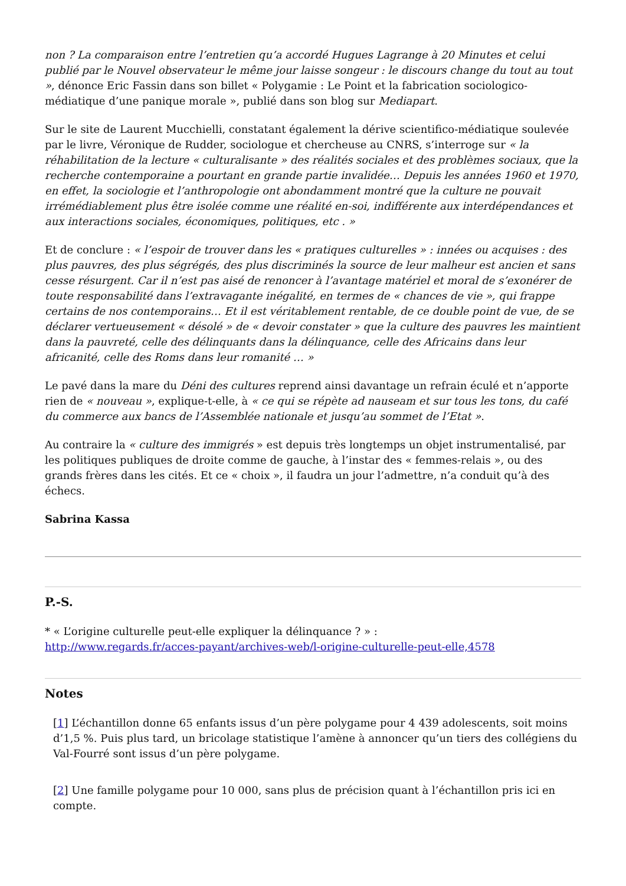non ? La comparaison entre l’entretien qu’a accordé Hugues Lagrange à 20 Minutes et celui publié par le Nouvel observateur le même jour laisse songeur : le discours change du tout au tout », dénonce Eric Fassin dans son billet « Polygamie : Le Point et la fabrication sociologico-médiatique d’une panique morale », publié dans son blog sur Mediapart.
Sur le site de Laurent Mucchielli, constatant également la dérive scientifico-médiatique soulevée par le livre, Véronique de Rudder, sociologue et chercheuse au CNRS, s’interroge sur « la réhabilitation de la lecture « culturalisante » des réalités sociales et des problèmes sociaux, que la recherche contemporaine a pourtant en grande partie invalidée… Depuis les années 1960 et 1970, en effet, la sociologie et l’anthropologie ont abondamment montré que la culture ne pouvait irrémédiablement plus être isolée comme une réalité en-soi, indifférente aux interdépendances et aux interactions sociales, économiques, politiques, etc . »
Et de conclure : « l’espoir de trouver dans les « pratiques culturelles » : innées ou acquises : des plus pauvres, des plus ségrégés, des plus discriminés la source de leur malheur est ancien et sans cesse résurgent. Car il n’est pas aisé de renoncer à l’avantage matériel et moral de s’exonérer de toute responsabilité dans l’extravagante inégalité, en termes de « chances de vie », qui frappe certains de nos contemporains… Et il est véritablement rentable, de ce double point de vue, de se déclarer vertueusement « désolé » de « devoir constater » que la culture des pauvres les maintient dans la pauvreté, celle des délinquants dans la délinquance, celle des Africains dans leur africanité, celle des Roms dans leur romanité … »
Le pavé dans la mare du Déni des cultures reprend ainsi davantage un refrain éculé et n’apporte rien de « nouveau », explique-t-elle, à « ce qui se répète ad nauseam et sur tous les tons, du café du commerce aux bancs de l’Assemblée nationale et jusqu’au sommet de l’Etat ».
Au contraire la « culture des immigrés » est depuis très longtemps un objet instrumentalisé, par les politiques publiques de droite comme de gauche, à l’instar des « femmes-relais », ou des grands frères dans les cités. Et ce « choix », il faudra un jour l’admettre, n’a conduit qu’à des échecs.
Sabrina Kassa
P.-S.
* « L’origine culturelle peut-elle expliquer la délinquance ? » :
http://www.regards.fr/acces-payant/archives-web/l-origine-culturelle-peut-elle,4578
Notes
[1] L’échantillon donne 65 enfants issus d’un père polygame pour 4 439 adolescents, soit moins d’1,5 %. Puis plus tard, un bricolage statistique l’amène à annoncer qu’un tiers des collégiens du Val-Fourré sont issus d’un père polygame.
[2] Une famille polygame pour 10 000, sans plus de précision quant à l’échantillon pris ici en compte.